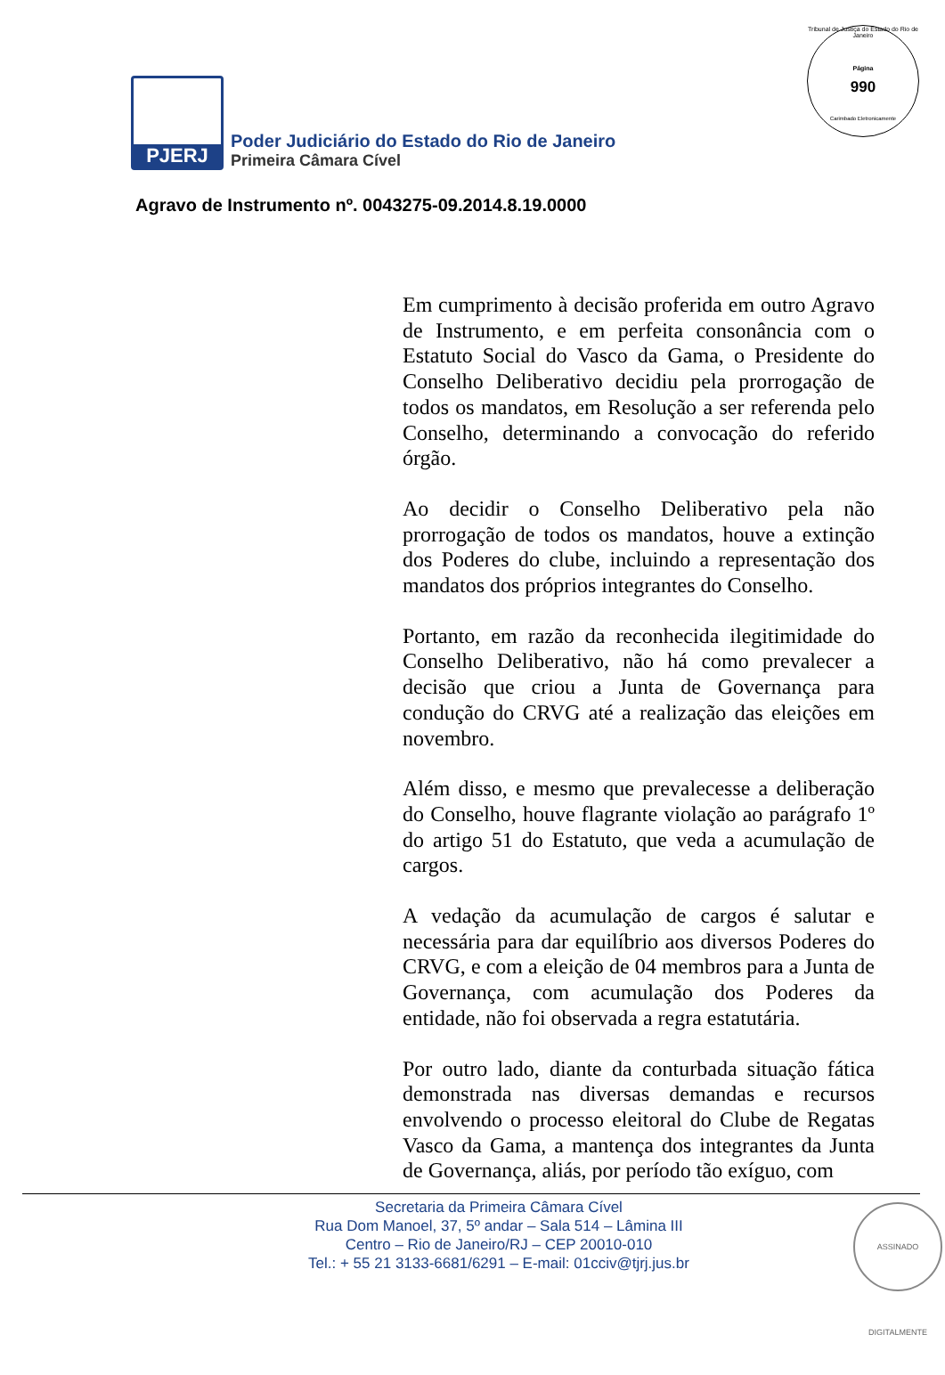Tribunal de Justiça do Estado do Rio de Janeiro
Página
990
Carimbado Eletronicamente
PJERJ
Poder Judiciário do Estado do Rio de Janeiro
Primeira Câmara Cível
Agravo de Instrumento nº. 0043275-09.2014.8.19.0000
Em cumprimento à decisão proferida em outro Agravo de Instrumento, e em perfeita consonância com o Estatuto Social do Vasco da Gama, o Presidente do Conselho Deliberativo decidiu pela prorrogação de todos os mandatos, em Resolução a ser referenda pelo Conselho, determinando a convocação do referido órgão.
Ao decidir o Conselho Deliberativo pela não prorrogação de todos os mandatos, houve a extinção dos Poderes do clube, incluindo a representação dos mandatos dos próprios integrantes do Conselho.
Portanto, em razão da reconhecida ilegitimidade do Conselho Deliberativo, não há como prevalecer a decisão que criou a Junta de Governança para condução do CRVG até a realização das eleições em novembro.
Além disso, e mesmo que prevalecesse a deliberação do Conselho, houve flagrante violação ao parágrafo 1º do artigo 51 do Estatuto, que veda a acumulação de cargos.
A vedação da acumulação de cargos é salutar e necessária para dar equilíbrio aos diversos Poderes do CRVG, e com a eleição de 04 membros para a Junta de Governança, com acumulação dos Poderes da entidade, não foi observada a regra estatutária.
Por outro lado, diante da conturbada situação fática demonstrada nas diversas demandas e recursos envolvendo o processo eleitoral do Clube de Regatas Vasco da Gama, a mantença dos integrantes da Junta de Governança, aliás, por período tão exíguo, com
Secretaria da Primeira Câmara Cível
Rua Dom Manoel, 37, 5º andar – Sala 514 – Lâmina III
Centro – Rio de Janeiro/RJ – CEP 20010-010
Tel.: + 55 21 3133-6681/6291 – E-mail: 01cciv@tjrj.jus.br
ASSINADO DIGITALMENTE